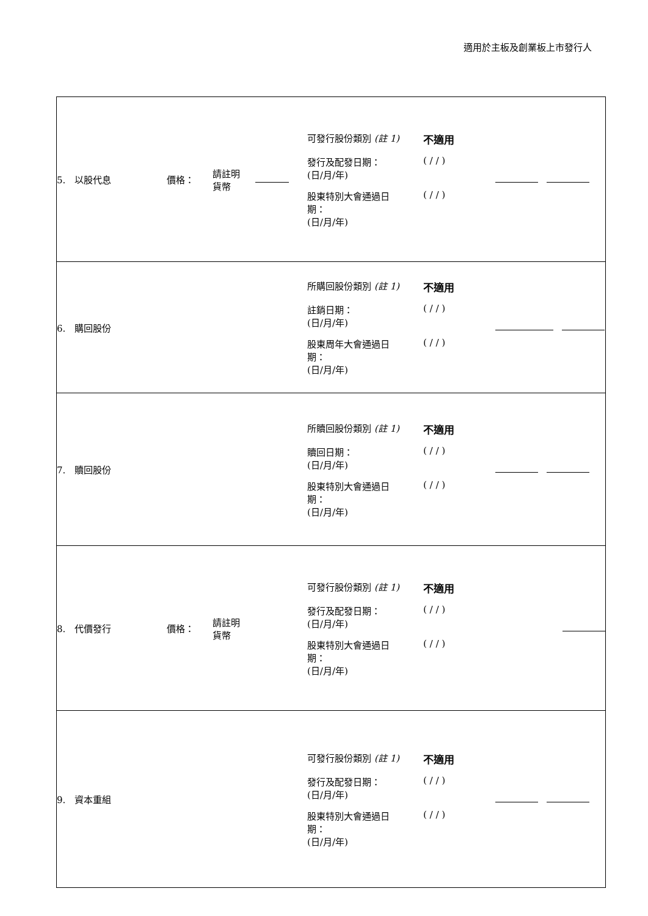適用於主板及創業板上市發行人
| 5. 以股代息 | 價格： | 請註明 貨幣 | | 可發行股份類別 (註 1) 不適用 發行及配發日期： (日/月/年) ( / / ) 股東特別大會通過日 期： (日/月/年) ( / / ) | |
| 6. 購回股份 | | | | 所購回股份類別 (註 1) 不適用 註銷日期： (日/月/年) ( / / ) 股東周年大會通過日 期： (日/月/年) ( / / ) | |
| 7. 贖回股份 | | | | 所贖回股份類別 (註 1) 不適用 贖回日期： (日/月/年) ( / / ) 股東特別大會通過日 期： (日/月/年) ( / / ) | |
| 8. 代價發行 | 價格： | 請註明 貨幣 | | 可發行股份類別 (註 1) 不適用 發行及配發日期： (日/月/年) ( / / ) 股東特別大會通過日 期： (日/月/年) ( / / ) | |
| 9. 資本重組 | | | | 可發行股份類別 (註 1) 不適用 發行及配發日期： (日/月/年) ( / / ) 股東特別大會通過日 期： (日/月/年) ( / / ) | |